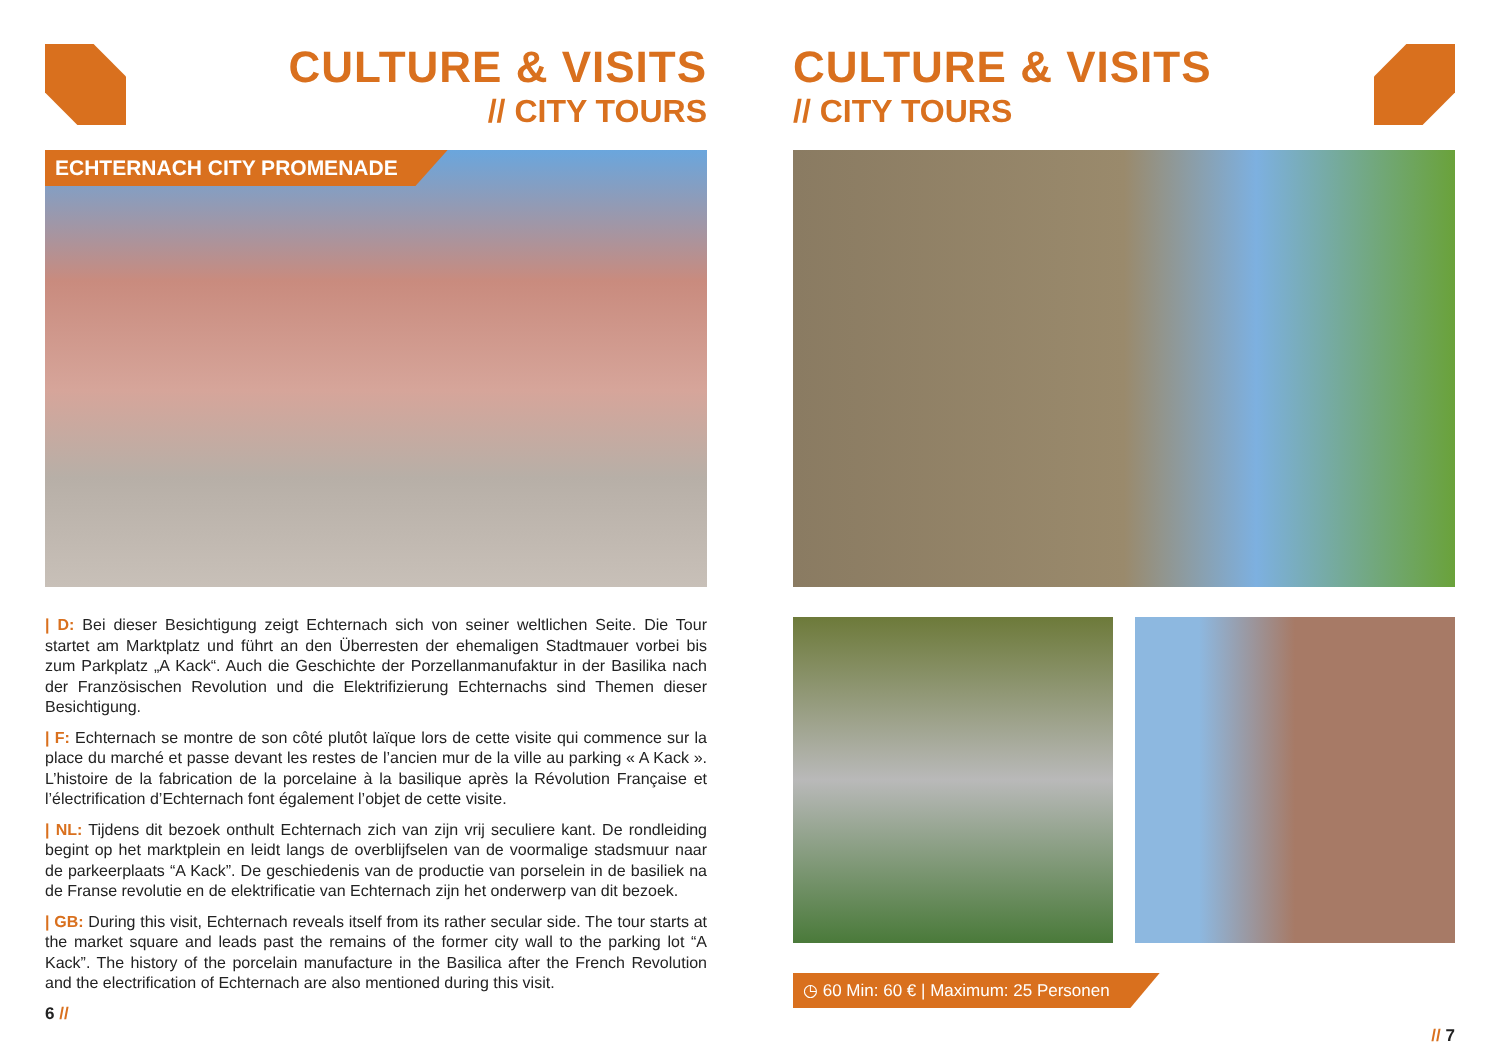CULTURE & VISITS
// CITY TOURS
ECHTERNACH CITY PROMENADE
| D: Bei dieser Besichtigung zeigt Echternach sich von seiner weltlichen Seite. Die Tour startet am Marktplatz und führt an den Überresten der ehemaligen Stadtmauer vorbei bis zum Parkplatz „A Kack“. Auch die Geschichte der Porzellanmanufaktur in der Basilika nach der Französischen Revolution und die Elektrifizierung Echternachs sind Themen dieser Besichtigung.
| F: Echternach se montre de son côté plutôt laïque lors de cette visite qui commence sur la place du marché et passe devant les restes de l’ancien mur de la ville au parking « A Kack ». L’histoire de la fabrication de la porcelaine à la basilique après la Révolution Française et l’électrification d’Echternach font également l’objet de cette visite.
| NL: Tijdens dit bezoek onthult Echternach zich van zijn vrij seculiere kant. De rondleiding begint op het marktplein en leidt langs de overblijfselen van de voormalige stadsmuur naar de parkeerplaats “A Kack”. De geschiedenis van de productie van porselein in de basiliek na de Franse revolutie en de elektrificatie van Echternach zijn het onderwerp van dit bezoek.
| GB: During this visit, Echternach reveals itself from its rather secular side. The tour starts at the market square and leads past the remains of the former city wall to the parking lot “A Kack”. The history of the porcelain manufacture in the Basilica after the French Revolution and the electrification of Echternach are also mentioned during this visit.
6 //
CULTURE & VISITS
// CITY TOURS
◷ 60 Min: 60 € | Maximum: 25 Personen
// 7